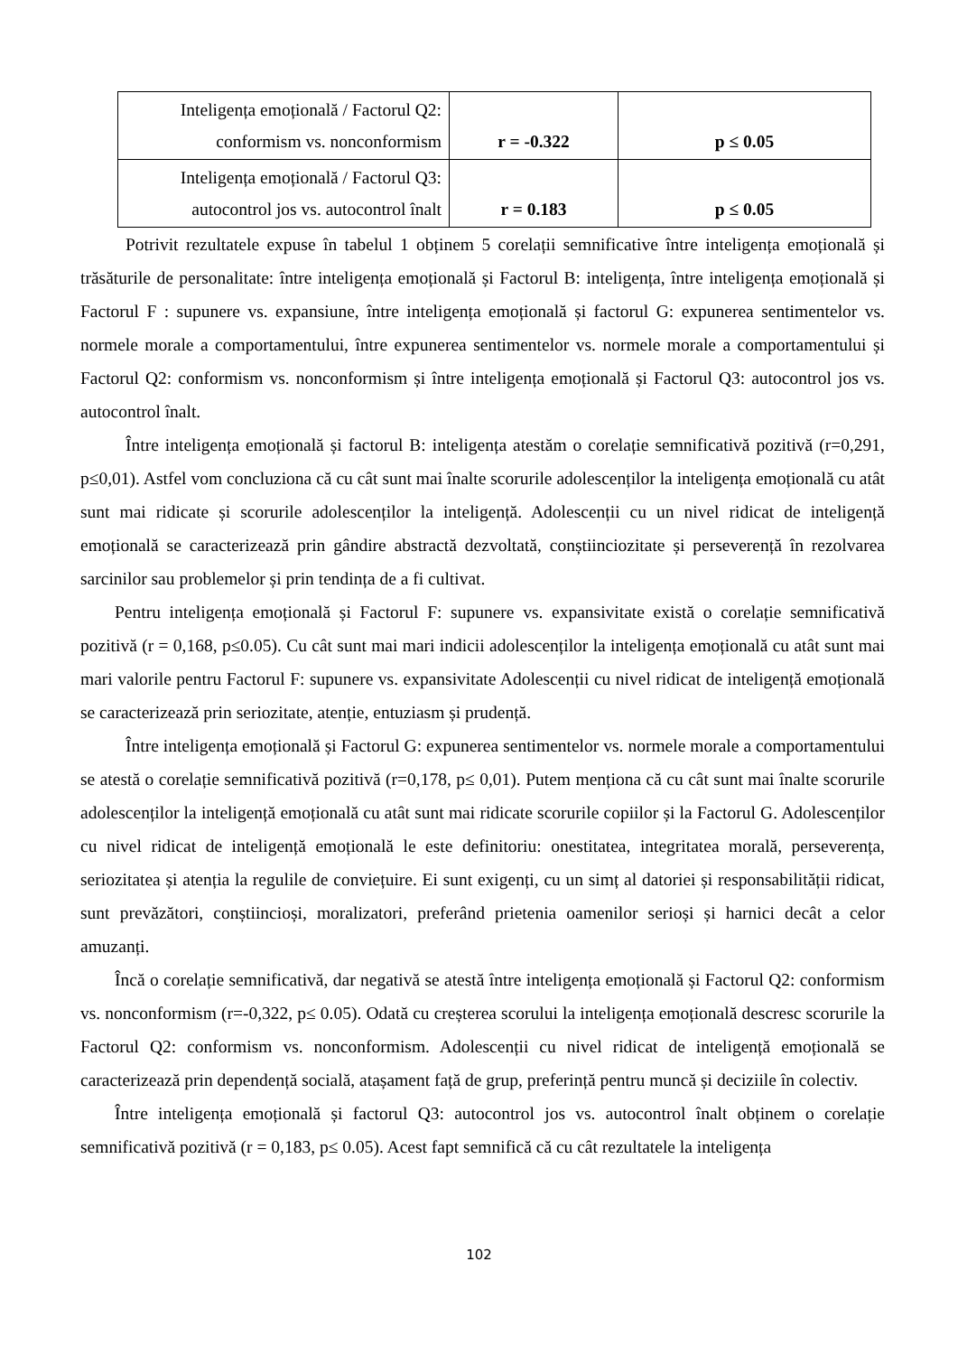| Inteligența emoțională / Factorul Q2: conformism vs. nonconformism | r = -0.322 | p ≤ 0.05 |
| Inteligența emoțională / Factorul Q3: autocontrol jos vs. autocontrol înalt | r = 0.183 | p ≤ 0.05 |
Potrivit rezultatele expuse în tabelul 1 obținem 5 corelații semnificative între inteligența emoțională și trăsăturile de personalitate: între inteligența emoțională și Factorul B: inteligența, între inteligența emoțională și Factorul F : supunere vs. expansiune, între inteligența emoțională și factorul G: expunerea sentimentelor vs. normele morale a comportamentului, între expunerea sentimentelor vs. normele morale a comportamentului și Factorul Q2: conformism vs. nonconformism și între inteligența emoțională și Factorul Q3: autocontrol jos vs. autocontrol înalt.
Între inteligența emoțională și factorul B: inteligența atestăm o corelație semnificativă pozitivă (r=0,291, p≤0,01). Astfel vom concluziona că cu cât sunt mai înalte scorurile adolescenților la inteligența emoțională cu atât sunt mai ridicate și scorurile adolescenților la inteligență. Adolescenții cu un nivel ridicat de inteligență emoțională se caracterizează prin gândire abstractă dezvoltată, conștiinciozitate și perseverență în rezolvarea sarcinilor sau problemelor și prin tendința de a fi cultivat.
Pentru inteligența emoțională și Factorul F: supunere vs. expansivitate există o corelație semnificativă pozitivă (r = 0,168, p≤0.05). Cu cât sunt mai mari indicii adolescenților la inteligența emoțională cu atât sunt mai mari valorile pentru Factorul F: supunere vs. expansivitate Adolescenții cu nivel ridicat de inteligență emoțională se caracterizează prin seriozitate, atenție, entuziasm și prudență.
Între inteligența emoțională și Factorul G: expunerea sentimentelor vs. normele morale a comportamentului se atestă o corelație semnificativă pozitivă (r=0,178, p≤ 0,01). Putem menționa că cu cât sunt mai înalte scorurile adolescenților la inteligență emoțională cu atât sunt mai ridicate scorurile copiilor și la Factorul G. Adolescenților cu nivel ridicat de inteligență emoțională le este definitoriu: onestitatea, integritatea morală, perseverența, seriozitatea și atenția la regulile de conviețuire. Ei sunt exigenți, cu un simț al datoriei și responsabilității ridicat, sunt prevăzători, conștiincioși, moralizatori, preferând prietenia oamenilor serioși și harnici decât a celor amuzanți.
Încă o corelație semnificativă, dar negativă se atestă între inteligența emoțională și Factorul Q2: conformism vs. nonconformism (r=-0,322, p≤ 0.05). Odată cu creșterea scorului la inteligența emoțională descresc scorurile la Factorul Q2: conformism vs. nonconformism. Adolescenții cu nivel ridicat de inteligență emoțională se caracterizează prin dependență socială, atașament față de grup, preferință pentru muncă și deciziile în colectiv.
Între inteligența emoțională și factorul Q3: autocontrol jos vs. autocontrol înalt obținem o corelație semnificativă pozitivă (r = 0,183, p≤ 0.05). Acest fapt semnifică că cu cât rezultatele la inteligența
102